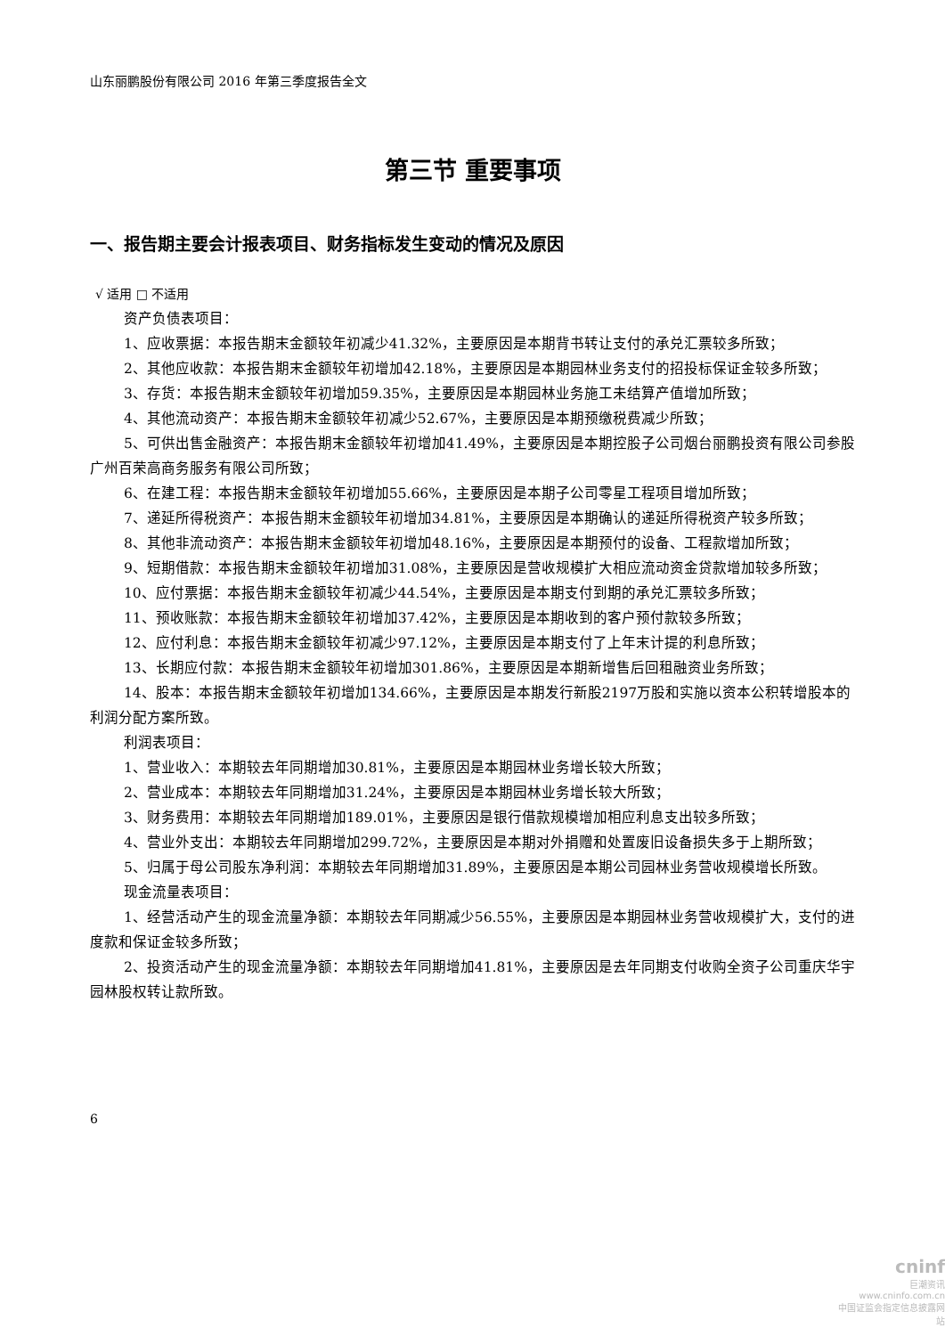山东丽鹏股份有限公司 2016 年第三季度报告全文
第三节 重要事项
一、报告期主要会计报表项目、财务指标发生变动的情况及原因
√ 适用 □ 不适用
资产负债表项目：
1、应收票据：本报告期末金额较年初减少41.32%，主要原因是本期背书转让支付的承兑汇票较多所致；
2、其他应收款：本报告期末金额较年初增加42.18%，主要原因是本期园林业务支付的招投标保证金较多所致；
3、存货：本报告期末金额较年初增加59.35%，主要原因是本期园林业务施工未结算产值增加所致；
4、其他流动资产：本报告期末金额较年初减少52.67%，主要原因是本期预缴税费减少所致；
5、可供出售金融资产：本报告期末金额较年初增加41.49%，主要原因是本期控股子公司烟台丽鹏投资有限公司参股广州百荣高商务服务有限公司所致；
6、在建工程：本报告期末金额较年初增加55.66%，主要原因是本期子公司零星工程项目增加所致；
7、递延所得税资产：本报告期末金额较年初增加34.81%，主要原因是本期确认的递延所得税资产较多所致；
8、其他非流动资产：本报告期末金额较年初增加48.16%，主要原因是本期预付的设备、工程款增加所致；
9、短期借款：本报告期末金额较年初增加31.08%，主要原因是营收规模扩大相应流动资金贷款增加较多所致；
10、应付票据：本报告期末金额较年初减少44.54%，主要原因是本期支付到期的承兑汇票较多所致；
11、预收账款：本报告期末金额较年初增加37.42%，主要原因是本期收到的客户预付款较多所致；
12、应付利息：本报告期末金额较年初减少97.12%，主要原因是本期支付了上年末计提的利息所致；
13、长期应付款：本报告期末金额较年初增加301.86%，主要原因是本期新增售后回租融资业务所致；
14、股本：本报告期末金额较年初增加134.66%，主要原因是本期发行新股2197万股和实施以资本公积转增股本的利润分配方案所致。
利润表项目：
1、营业收入：本期较去年同期增加30.81%，主要原因是本期园林业务增长较大所致；
2、营业成本：本期较去年同期增加31.24%，主要原因是本期园林业务增长较大所致；
3、财务费用：本期较去年同期增加189.01%，主要原因是银行借款规模增加相应利息支出较多所致；
4、营业外支出：本期较去年同期增加299.72%，主要原因是本期对外捐赠和处置废旧设备损失多于上期所致；
5、归属于母公司股东净利润：本期较去年同期增加31.89%，主要原因是本期公司园林业务营收规模增长所致。
现金流量表项目：
1、经营活动产生的现金流量净额：本期较去年同期减少56.55%，主要原因是本期园林业务营收规模扩大，支付的进度款和保证金较多所致；
2、投资活动产生的现金流量净额：本期较去年同期增加41.81%，主要原因是去年同期支付收购全资子公司重庆华宇园林股权转让款所致。
6
cninf
巨潮资讯
www.cninfo.com.cn
中国证监会指定信息披露网站